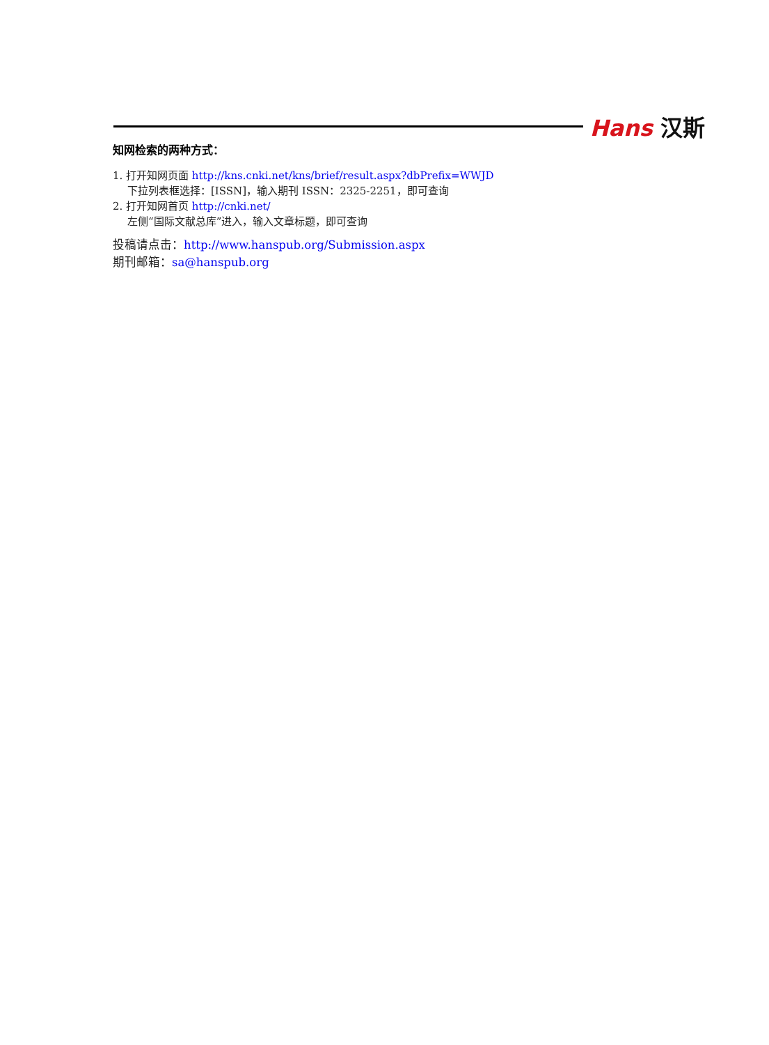Hans 汉斯
知网检索的两种方式：
1. 打开知网页面 http://kns.cnki.net/kns/brief/result.aspx?dbPrefix=WWJD
下拉列表框选择：[ISSN]，输入期刊 ISSN：2325-2251，即可查询
2. 打开知网首页 http://cnki.net/
左侧“国际文献总库”进入，输入文章标题，即可查询
投稿请点击：http://www.hanspub.org/Submission.aspx
期刊邮箱：sa@hanspub.org